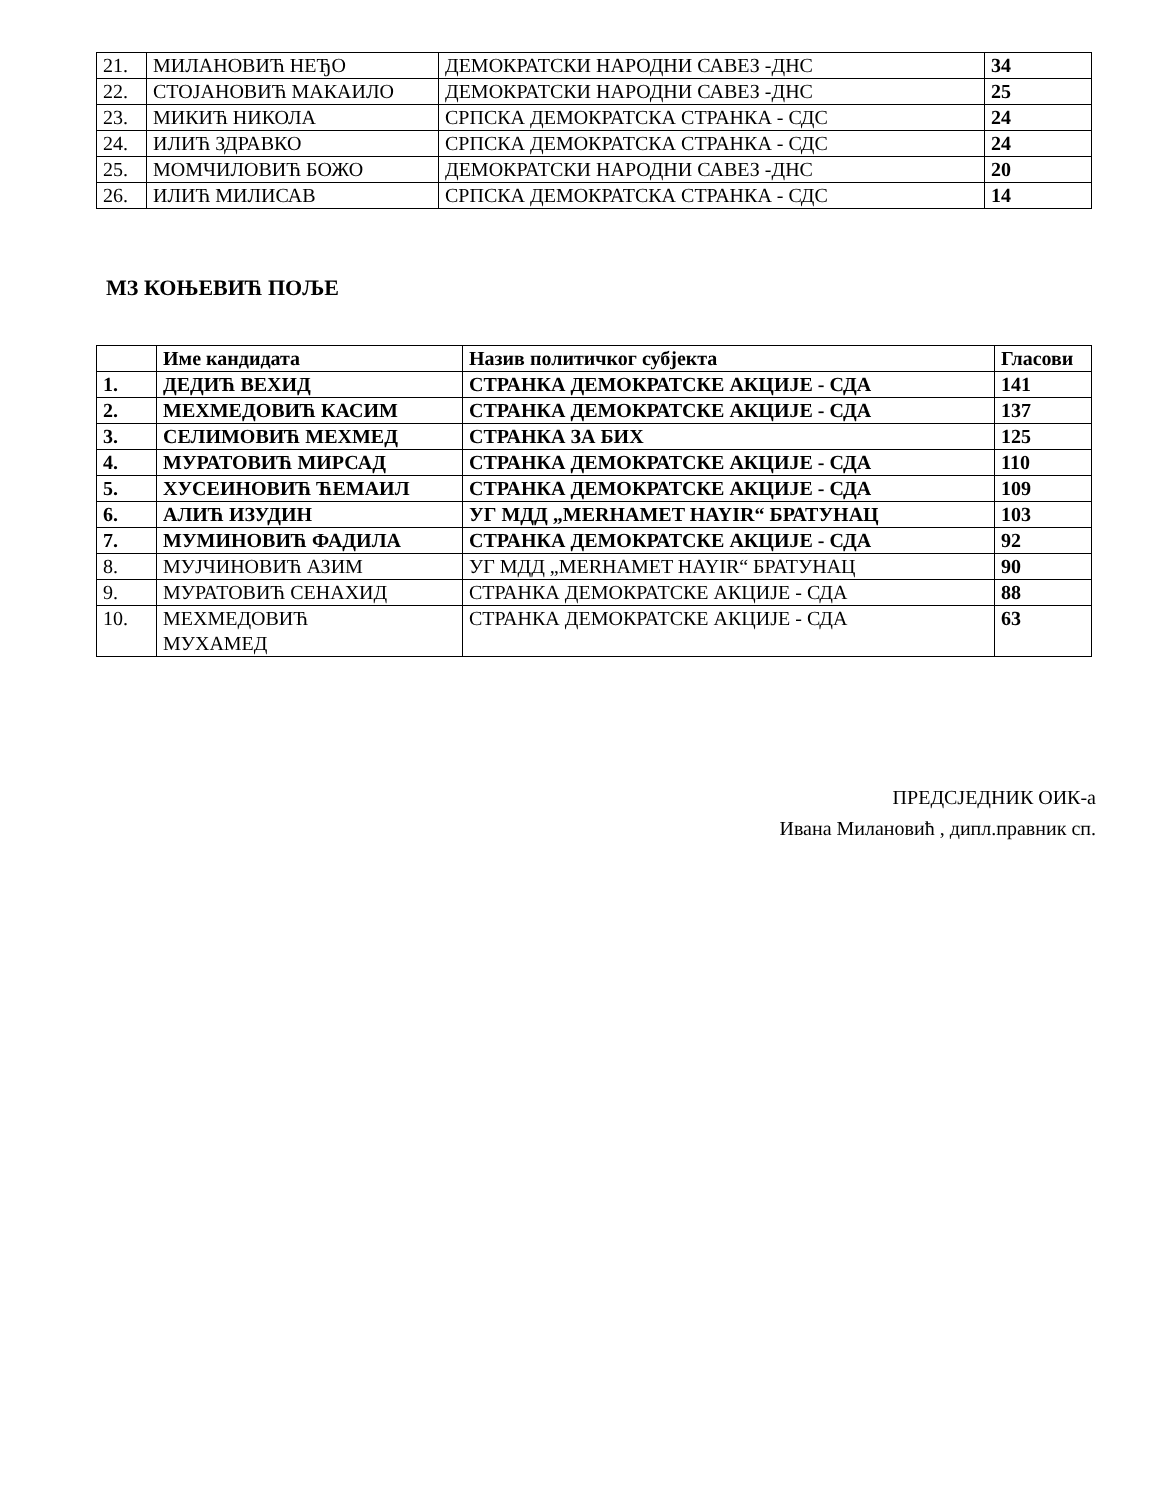| 21. | МИЛАНОВИЋ НЕЂО | ДЕМОКРАТСКИ НАРОДНИ САВЕЗ -ДНС | 34 |
| 22. | СТОЈАНОВИЋ МАКАИЛО | ДЕМОКРАТСКИ НАРОДНИ САВЕЗ -ДНС | 25 |
| 23. | МИКИЋ НИКОЛА | СРПСКА ДЕМОКРАТСКА СТРАНКА - СДС | 24 |
| 24. | ИЛИЋ ЗДРАВКО | СРПСКА ДЕМОКРАТСКА СТРАНКА - СДС | 24 |
| 25. | МОМЧИЛОВИЋ БОЖО | ДЕМОКРАТСКИ НАРОДНИ САВЕЗ -ДНС | 20 |
| 26. | ИЛИЋ МИЛИСАВ | СРПСКА ДЕМОКРАТСКА СТРАНКА - СДС | 14 |
МЗ КОЊЕВИЋ ПОЉЕ
| | Име кандидата | Назив политичког субјекта | Гласови |
| 1. | ДЕДИЋ ВЕХИД | СТРАНКА ДЕМОКРАТСКЕ АКЦИЈЕ - СДА | 141 |
| 2. | МЕХМЕДОВИЋ КАСИМ | СТРАНКА ДЕМОКРАТСКЕ АКЦИЈЕ - СДА | 137 |
| 3. | СЕЛИМОВИЋ МЕХМЕД | СТРАНКА ЗА БИХ | 125 |
| 4. | МУРАТОВИЋ МИРСАД | СТРАНКА ДЕМОКРАТСКЕ АКЦИЈЕ - СДА | 110 |
| 5. | ХУСЕИНОВИЋ ЋЕМАИЛ | СТРАНКА ДЕМОКРАТСКЕ АКЦИЈЕ - СДА | 109 |
| 6. | АЛИЋ ИЗУДИН | УГ МДД „MERHAMET HAYIR“ БРАТУНАЦ | 103 |
| 7. | МУМИНОВИЋ ФАДИЛА | СТРАНКА ДЕМОКРАТСКЕ АКЦИЈЕ - СДА | 92 |
| 8. | МУЈЧИНОВИЋ АЗИМ | УГ МДД „MERHAMET HAYIR“ БРАТУНАЦ | 90 |
| 9. | МУРАТОВИЋ СЕНАХИД | СТРАНКА ДЕМОКРАТСКЕ АКЦИЈЕ - СДА | 88 |
| 10. | МЕХМЕДОВИЋ МУХАМЕД | СТРАНКА ДЕМОКРАТСКЕ АКЦИЈЕ - СДА | 63 |
ПРЕДСЈЕДНИК ОИК-а
Ивана Милановић , дипл.правник сп.